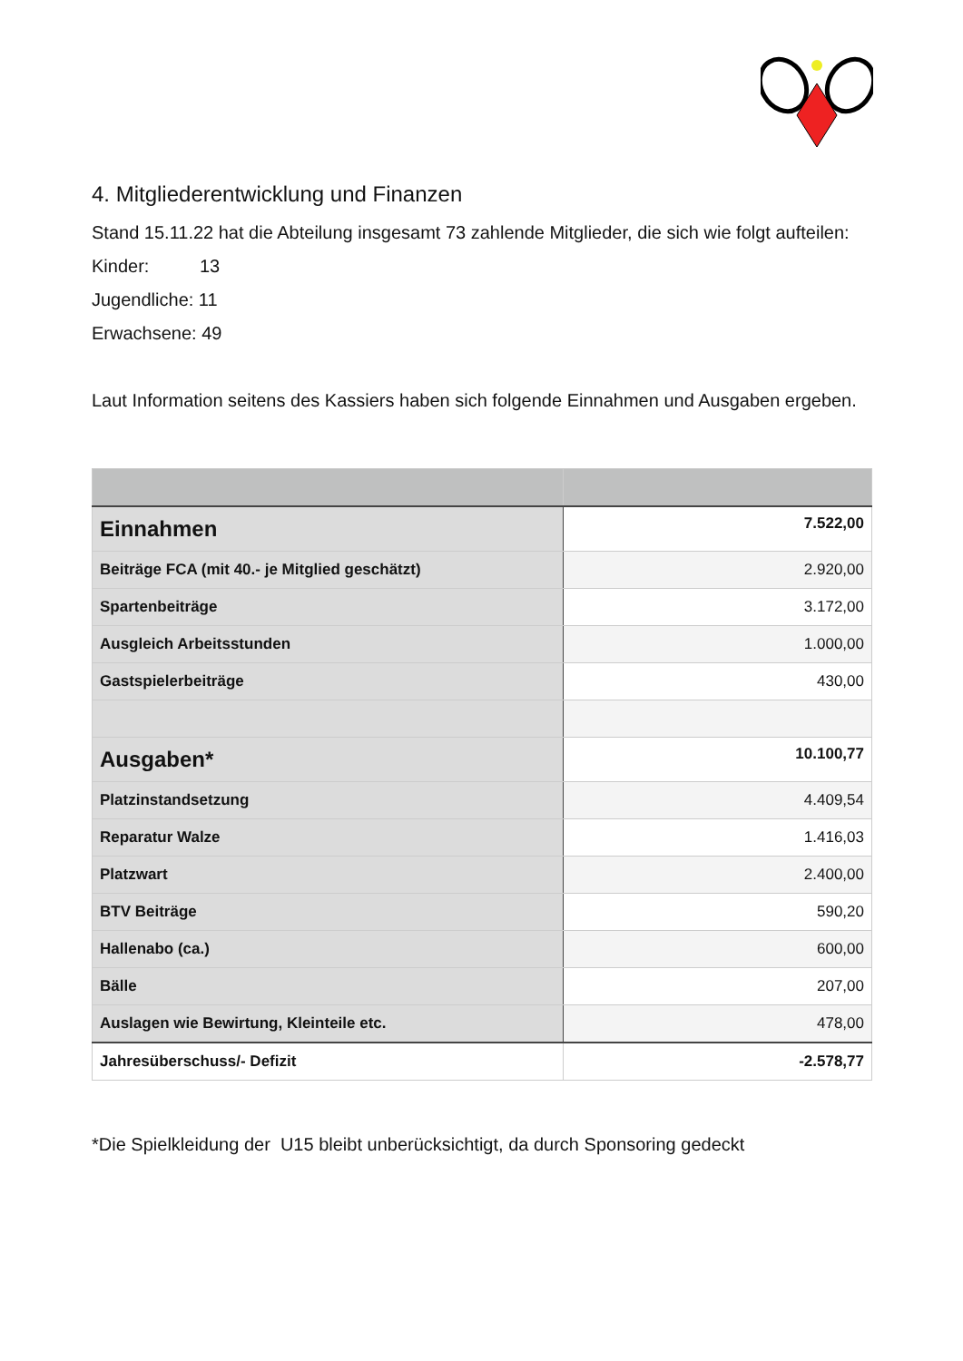4. Mitgliederentwicklung und Finanzen
Stand 15.11.22 hat die Abteilung insgesamt 73 zahlende Mitglieder, die sich wie folgt aufteilen:
Kinder: 13
Jugendliche: 11
Erwachsene: 49
Laut Information seitens des Kassiers haben sich folgende Einnahmen und Ausgaben ergeben.
| Einnahmen | 7.522,00 |
| Beiträge FCA (mit 40.- je Mitglied geschätzt) | 2.920,00 |
| Spartenbeiträge | 3.172,00 |
| Ausgleich Arbeitsstunden | 1.000,00 |
| Gastspielerbeiträge | 430,00 |
| Ausgaben* | 10.100,77 |
| Platzinstandsetzung | 4.409,54 |
| Reparatur Walze | 1.416,03 |
| Platzwart | 2.400,00 |
| BTV Beiträge | 590,20 |
| Hallenabo (ca.) | 600,00 |
| Bälle | 207,00 |
| Auslagen wie Bewirtung, Kleinteile etc. | 478,00 |
| Jahresüberschuss/- Defizit | -2.578,77 |
*Die Spielkleidung der U15 bleibt unberücksichtigt, da durch Sponsoring gedeckt